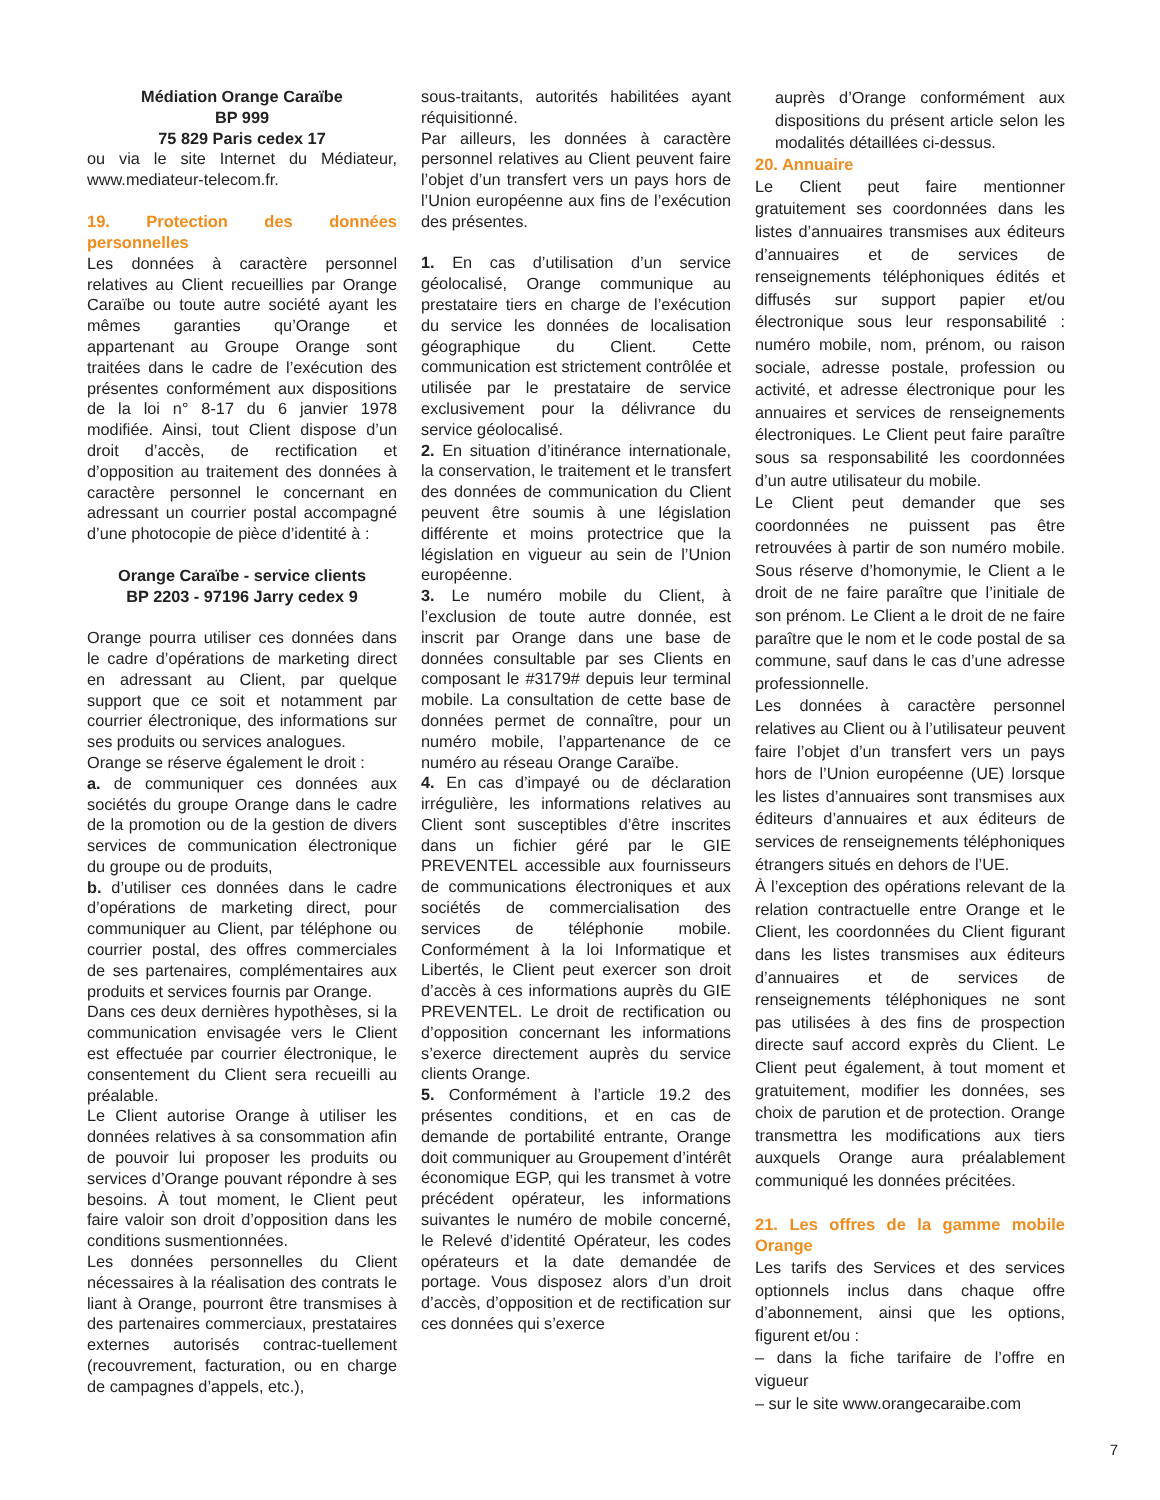Médiation Orange Caraïbe
BP 999
75 829 Paris cedex 17
ou via le site Internet du Médiateur, www.mediateur-telecom.fr.
19. Protection des données personnelles
Les données à caractère personnel relatives au Client recueillies par Orange Caraïbe ou toute autre société ayant les mêmes garanties qu’Orange et appartenant au Groupe Orange sont traitées dans le cadre de l’exécution des présentes conformément aux dispositions de la loi n° 8-17 du 6 janvier 1978 modifiée. Ainsi, tout Client dispose d’un droit d’accès, de rectification et d’opposition au traitement des données à caractère personnel le concernant en adressant un courrier postal accompagné d’une photocopie de pièce d’identité à :
Orange Caraïbe - service clients
BP 2203 - 97196 Jarry cedex 9
Orange pourra utiliser ces données dans le cadre d’opérations de marketing direct en adressant au Client, par quelque support que ce soit et notamment par courrier électronique, des informations sur ses produits ou services analogues.
Orange se réserve également le droit :
a. de communiquer ces données aux sociétés du groupe Orange dans le cadre de la promotion ou de la gestion de divers services de communication électronique du groupe ou de produits,
b. d’utiliser ces données dans le cadre d’opérations de marketing direct, pour communiquer au Client, par téléphone ou courrier postal, des offres commerciales de ses partenaires, complémentaires aux produits et services fournis par Orange.
Dans ces deux dernières hypothèses, si la communication envisagée vers le Client est effectuée par courrier électronique, le consentement du Client sera recueilli au préalable.
Le Client autorise Orange à utiliser les données relatives à sa consommation afin de pouvoir lui proposer les produits ou services d’Orange pouvant répondre à ses besoins. À tout moment, le Client peut faire valoir son droit d’opposition dans les conditions susmentionnées.
Les données personnelles du Client nécessaires à la réalisation des contrats le liant à Orange, pourront être transmises à des partenaires commerciaux, prestataires externes autorisés contrac-tuellement (recouvrement, facturation, ou en charge de campagnes d’appels, etc.),
sous-traitants, autorités habilitées ayant réquisitionné.
Par ailleurs, les données à caractère personnel relatives au Client peuvent faire l’objet d’un transfert vers un pays hors de l’Union européenne aux fins de l’exécution des présentes.
1. En cas d’utilisation d’un service géolocalisé, Orange communique au prestataire tiers en charge de l’exécution du service les données de localisation géographique du Client. Cette communication est strictement contrôlée et utilisée par le prestataire de service exclusivement pour la délivrance du service géolocalisé.
2. En situation d’itinérance internationale, la conservation, le traitement et le transfert des données de communication du Client peuvent être soumis à une législation différente et moins protectrice que la législation en vigueur au sein de l’Union européenne.
3. Le numéro mobile du Client, à l’exclusion de toute autre donnée, est inscrit par Orange dans une base de données consultable par ses Clients en composant le #3179# depuis leur terminal mobile. La consultation de cette base de données permet de connaître, pour un numéro mobile, l’appartenance de ce numéro au réseau Orange Caraïbe.
4. En cas d’impayé ou de déclaration irrégulière, les informations relatives au Client sont susceptibles d’être inscrites dans un fichier géré par le GIE PREVENTEL accessible aux fournisseurs de communications électroniques et aux sociétés de commercialisation des services de téléphonie mobile. Conformément à la loi Informatique et Libertés, le Client peut exercer son droit d’accès à ces informations auprès du GIE PREVENTEL. Le droit de rectification ou d’opposition concernant les informations s’exerce directement auprès du service clients Orange.
5. Conformément à l’article 19.2 des présentes conditions, et en cas de demande de portabilité entrante, Orange doit communiquer au Groupement d’intérêt économique EGP, qui les transmet à votre précédent opérateur, les informations suivantes le numéro de mobile concerné, le Relevé d’identité Opérateur, les codes opérateurs et la date demandée de portage. Vous disposez alors d’un droit d’accès, d’opposition et de rectification sur ces données qui s’exerce
auprès d’Orange conformément aux dispositions du présent article selon les modalités détaillées ci-dessus.
20. Annuaire
Le Client peut faire mentionner gratuitement ses coordonnées dans les listes d’annuaires transmises aux éditeurs d’annuaires et de services de renseignements téléphoniques édités et diffusés sur support papier et/ou électronique sous leur responsabilité : numéro mobile, nom, prénom, ou raison sociale, adresse postale, profession ou activité, et adresse électronique pour les annuaires et services de renseignements électroniques. Le Client peut faire paraître sous sa responsabilité les coordonnées d’un autre utilisateur du mobile.
Le Client peut demander que ses coordonnées ne puissent pas être retrouvées à partir de son numéro mobile. Sous réserve d’homonymie, le Client a le droit de ne faire paraître que l’initiale de son prénom. Le Client a le droit de ne faire paraître que le nom et le code postal de sa commune, sauf dans le cas d’une adresse professionnelle.
Les données à caractère personnel relatives au Client ou à l’utilisateur peuvent faire l’objet d’un transfert vers un pays hors de l’Union européenne (UE) lorsque les listes d’annuaires sont transmises aux éditeurs d’annuaires et aux éditeurs de services de renseignements téléphoniques étrangers situés en dehors de l’UE.
À l’exception des opérations relevant de la relation contractuelle entre Orange et le Client, les coordonnées du Client figurant dans les listes transmises aux éditeurs d’annuaires et de services de renseignements téléphoniques ne sont pas utilisées à des fins de prospection directe sauf accord exprès du Client. Le Client peut également, à tout moment et gratuitement, modifier les données, ses choix de parution et de protection. Orange transmettra les modifications aux tiers auxquels Orange aura préalablement communiqué les données précitées.
21. Les offres de la gamme mobile Orange
Les tarifs des Services et des services optionnels inclus dans chaque offre d’abonnement, ainsi que les options, figurent et/ou :
– dans la fiche tarifaire de l’offre en vigueur
– sur le site www.orangecaraibe.com
7